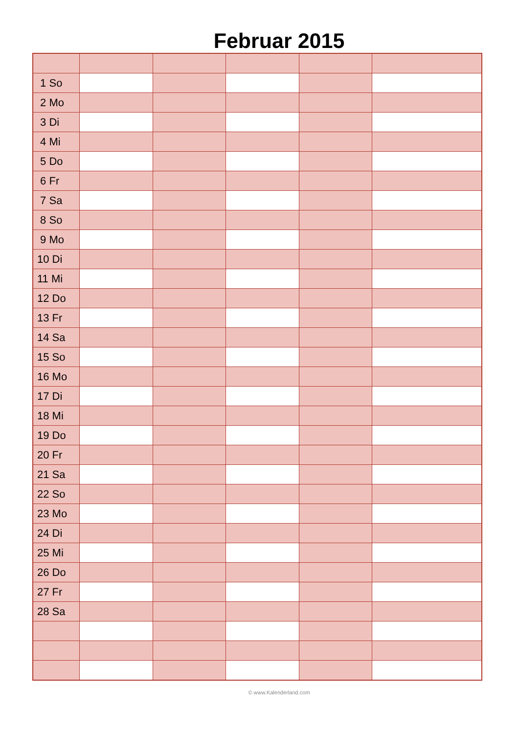Februar 2015
| 1 So | | | | | |
| 2 Mo | | | | | |
| 3 Di | | | | | |
| 4 Mi | | | | | |
| 5 Do | | | | | |
| 6 Fr | | | | | |
| 7 Sa | | | | | |
| 8 So | | | | | |
| 9 Mo | | | | | |
| 10 Di | | | | | |
| 11 Mi | | | | | |
| 12 Do | | | | | |
| 13 Fr | | | | | |
| 14 Sa | | | | | |
| 15 So | | | | | |
| 16 Mo | | | | | |
| 17 Di | | | | | |
| 18 Mi | | | | | |
| 19 Do | | | | | |
| 20 Fr | | | | | |
| 21 Sa | | | | | |
| 22 So | | | | | |
| 23 Mo | | | | | |
| 24 Di | | | | | |
| 25 Mi | | | | | |
| 26 Do | | | | | |
| 27 Fr | | | | | |
| 28 Sa | | | | | |
© www.Kalenderland.com